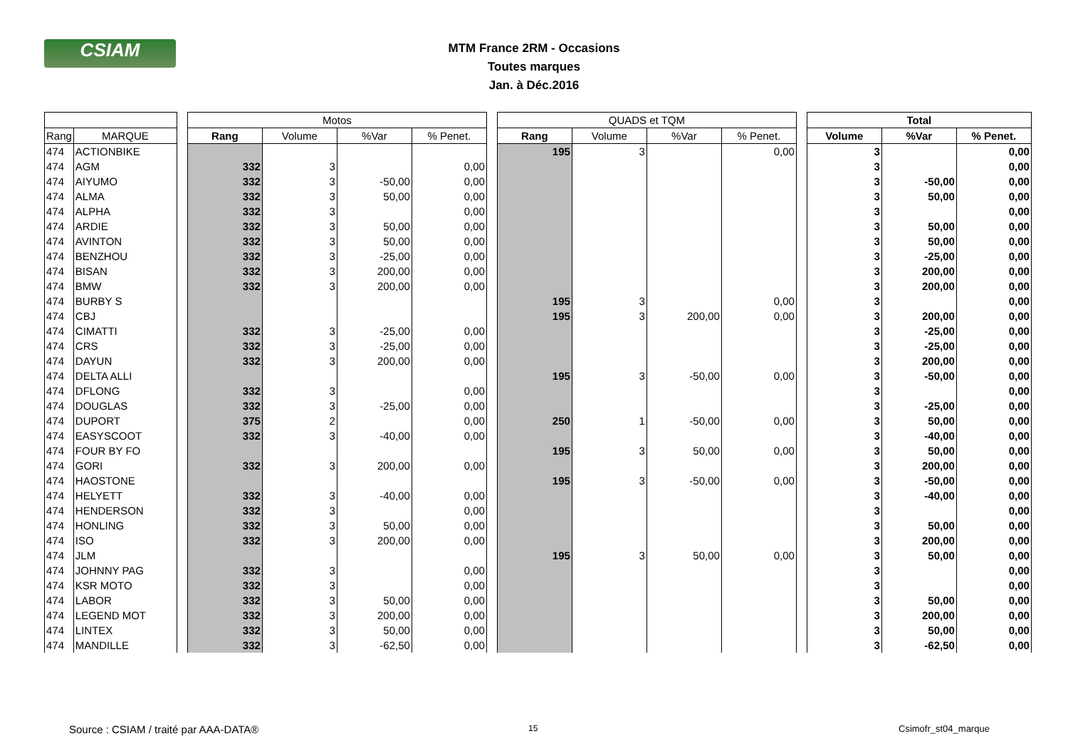CSIAM
MTM France 2RM - Occasions
Toutes marques
Jan. à Déc.2016
| | | | Motos | | | | | QUADS et TQM | | | | | Total | | |
| Rang | MARQUE | | Rang | Volume | %Var | % Penet. | | Rang | Volume | %Var | % Penet. | | Volume | %Var | % Penet. |
| 474 | ACTIONBIKE | | | | | | | 195 | 3 | | 0,00 | | 3 | | 0,00 |
| 474 | AGM | | 332 | 3 | | 0,00 | | | | | | | 3 | | 0,00 |
| 474 | AIYUMO | | 332 | 3 | -50,00 | 0,00 | | | | | | | 3 | -50,00 | 0,00 |
| 474 | ALMA | | 332 | 3 | 50,00 | 0,00 | | | | | | | 3 | 50,00 | 0,00 |
| 474 | ALPHA | | 332 | 3 | | 0,00 | | | | | | | 3 | | 0,00 |
| 474 | ARDIE | | 332 | 3 | 50,00 | 0,00 | | | | | | | 3 | 50,00 | 0,00 |
| 474 | AVINTON | | 332 | 3 | 50,00 | 0,00 | | | | | | | 3 | 50,00 | 0,00 |
| 474 | BENZHOU | | 332 | 3 | -25,00 | 0,00 | | | | | | | 3 | -25,00 | 0,00 |
| 474 | BISAN | | 332 | 3 | 200,00 | 0,00 | | | | | | | 3 | 200,00 | 0,00 |
| 474 | BMW | | 332 | 3 | 200,00 | 0,00 | | | | | | | 3 | 200,00 | 0,00 |
| 474 | BURBY S | | | | | | | 195 | 3 | | 0,00 | | 3 | | 0,00 |
| 474 | CBJ | | | | | | | 195 | 3 | 200,00 | 0,00 | | 3 | 200,00 | 0,00 |
| 474 | CIMATTI | | 332 | 3 | -25,00 | 0,00 | | | | | | | 3 | -25,00 | 0,00 |
| 474 | CRS | | 332 | 3 | -25,00 | 0,00 | | | | | | | 3 | -25,00 | 0,00 |
| 474 | DAYUN | | 332 | 3 | 200,00 | 0,00 | | | | | | | 3 | 200,00 | 0,00 |
| 474 | DELTA ALLI | | | | | | | 195 | 3 | -50,00 | 0,00 | | 3 | -50,00 | 0,00 |
| 474 | DFLONG | | 332 | 3 | | 0,00 | | | | | | | 3 | | 0,00 |
| 474 | DOUGLAS | | 332 | 3 | -25,00 | 0,00 | | | | | | | 3 | -25,00 | 0,00 |
| 474 | DUPORT | | 375 | 2 | | 0,00 | | 250 | 1 | -50,00 | 0,00 | | 3 | 50,00 | 0,00 |
| 474 | EASYSCOOT | | 332 | 3 | -40,00 | 0,00 | | | | | | | 3 | -40,00 | 0,00 |
| 474 | FOUR BY FO | | | | | | | 195 | 3 | 50,00 | 0,00 | | 3 | 50,00 | 0,00 |
| 474 | GORI | | 332 | 3 | 200,00 | 0,00 | | | | | | | 3 | 200,00 | 0,00 |
| 474 | HAOSTONE | | | | | | | 195 | 3 | -50,00 | 0,00 | | 3 | -50,00 | 0,00 |
| 474 | HELYETT | | 332 | 3 | -40,00 | 0,00 | | | | | | | 3 | -40,00 | 0,00 |
| 474 | HENDERSON | | 332 | 3 | | 0,00 | | | | | | | 3 | | 0,00 |
| 474 | HONLING | | 332 | 3 | 50,00 | 0,00 | | | | | | | 3 | 50,00 | 0,00 |
| 474 | ISO | | 332 | 3 | 200,00 | 0,00 | | | | | | | 3 | 200,00 | 0,00 |
| 474 | JLM | | | | | | | 195 | 3 | 50,00 | 0,00 | | 3 | 50,00 | 0,00 |
| 474 | JOHNNY PAG | | 332 | 3 | | 0,00 | | | | | | | 3 | | 0,00 |
| 474 | KSR MOTO | | 332 | 3 | | 0,00 | | | | | | | 3 | | 0,00 |
| 474 | LABOR | | 332 | 3 | 50,00 | 0,00 | | | | | | | 3 | 50,00 | 0,00 |
| 474 | LEGEND MOT | | 332 | 3 | 200,00 | 0,00 | | | | | | | 3 | 200,00 | 0,00 |
| 474 | LINTEX | | 332 | 3 | 50,00 | 0,00 | | | | | | | 3 | 50,00 | 0,00 |
| 474 | MANDILLE | | 332 | 3 | -62,50 | 0,00 | | | | | | | 3 | -62,50 | 0,00 |
Source : CSIAM / traité par AAA-DATA®
15 Csimofr_st04_marque